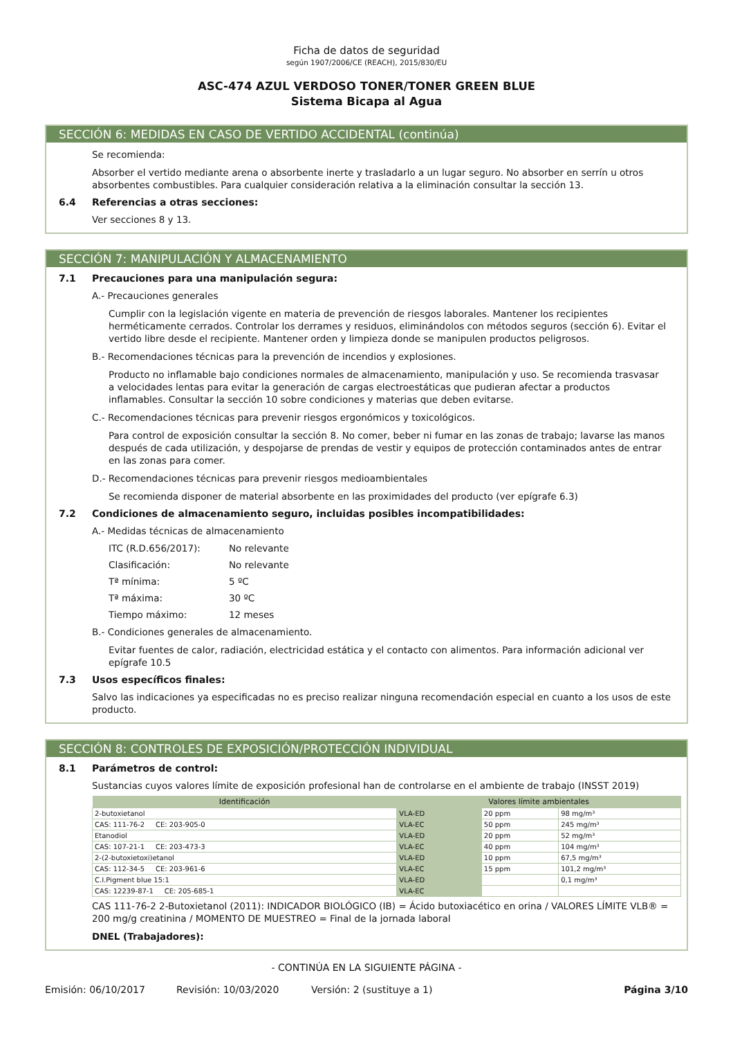Ficha de datos de seguridad
según 1907/2006/CE (REACH), 2015/830/EU
ASC-474 AZUL VERDOSO TONER/TONER GREEN BLUE
Sistema Bicapa al Agua
SECCIÓN 6: MEDIDAS EN CASO DE VERTIDO ACCIDENTAL (continúa)
Se recomienda:
Absorber el vertido mediante arena o absorbente inerte y trasladarlo a un lugar seguro. No absorber en serrín u otros absorbentes combustibles. Para cualquier consideración relativa a la eliminación consultar la sección 13.
6.4 Referencias a otras secciones:
Ver secciones 8 y 13.
SECCIÓN 7: MANIPULACIÓN Y ALMACENAMIENTO
7.1 Precauciones para una manipulación segura:
A.- Precauciones generales
Cumplir con la legislación vigente en materia de prevención de riesgos laborales. Mantener los recipientes herméticamente cerrados. Controlar los derrames y residuos, eliminándolos con métodos seguros (sección 6). Evitar el vertido libre desde el recipiente. Mantener orden y limpieza donde se manipulen productos peligrosos.
B.- Recomendaciones técnicas para la prevención de incendios y explosiones.
Producto no inflamable bajo condiciones normales de almacenamiento, manipulación y uso. Se recomienda trasvasar a velocidades lentas para evitar la generación de cargas electroestáticas que pudieran afectar a productos inflamables. Consultar la sección 10 sobre condiciones y materias que deben evitarse.
C.- Recomendaciones técnicas para prevenir riesgos ergonómicos y toxicológicos.
Para control de exposición consultar la sección 8. No comer, beber ni fumar en las zonas de trabajo; lavarse las manos después de cada utilización, y despojarse de prendas de vestir y equipos de protección contaminados antes de entrar en las zonas para comer.
D.- Recomendaciones técnicas para prevenir riesgos medioambientales
Se recomienda disponer de material absorbente en las proximidades del producto (ver epígrafe 6.3)
7.2 Condiciones de almacenamiento seguro, incluidas posibles incompatibilidades:
A.- Medidas técnicas de almacenamiento
ITC (R.D.656/2017): No relevante
Clasificación: No relevante
Tª mínima: 5 ºC
Tª máxima: 30 ºC
Tiempo máximo: 12 meses
B.- Condiciones generales de almacenamiento.
Evitar fuentes de calor, radiación, electricidad estática y el contacto con alimentos. Para información adicional ver epígrafe 10.5
7.3 Usos específicos finales:
Salvo las indicaciones ya especificadas no es preciso realizar ninguna recomendación especial en cuanto a los usos de este producto.
SECCIÓN 8: CONTROLES DE EXPOSICIÓN/PROTECCIÓN INDIVIDUAL
8.1 Parámetros de control:
Sustancias cuyos valores límite de exposición profesional han de controlarse en el ambiente de trabajo (INSST 2019)
| Identificación | Valores límite ambientales | | | |
| --- | --- | --- | --- | --- |
| 2-butoxietanol | VLA-ED | | 20 ppm | 98 mg/m³ |
| CAS: 111-76-2 CE: 203-905-0 | VLA-EC | | 50 ppm | 245 mg/m³ |
| Etanodiol | VLA-ED | | 20 ppm | 52 mg/m³ |
| CAS: 107-21-1 CE: 203-473-3 | VLA-EC | | 40 ppm | 104 mg/m³ |
| 2-(2-butoxietoxi)etanol | VLA-ED | | 10 ppm | 67,5 mg/m³ |
| CAS: 112-34-5 CE: 203-961-6 | VLA-EC | | 15 ppm | 101,2 mg/m³ |
| C.I.Pigment blue 15:1 | VLA-ED | | | 0,1 mg/m³ |
| CAS: 12239-87-1 CE: 205-685-1 | VLA-EC | | | |
CAS 111-76-2 2-Butoxietanol (2011): INDICADOR BIOLÓGICO (IB) = Ácido butoxiacético en orina / VALORES LÍMITE VLB® = 200 mg/g creatinina / MOMENTO DE MUESTREO = Final de la jornada laboral
DNEL (Trabajadores):
- CONTINÚA EN LA SIGUIENTE PÁGINA -
Emisión: 06/10/2017 Revisión: 10/03/2020 Versión: 2 (sustituye a 1) Página 3/10